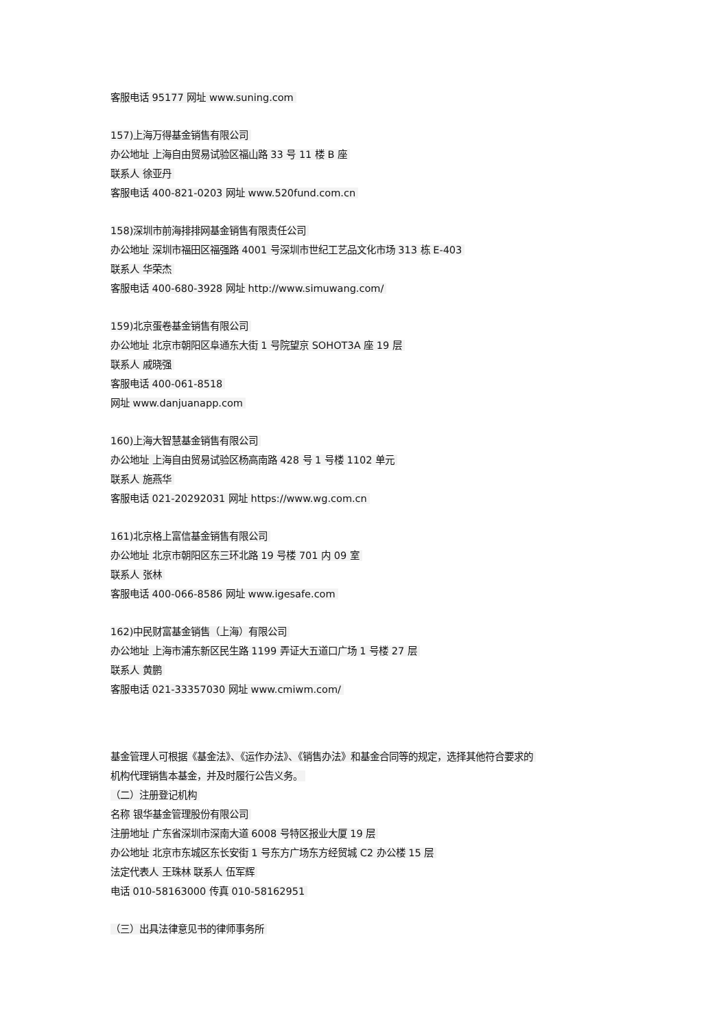客服电话 95177 网址 www.suning.com
157)上海万得基金销售有限公司
办公地址 上海自由贸易试验区福山路 33 号 11 楼 B 座
联系人 徐亚丹
客服电话 400-821-0203 网址 www.520fund.com.cn
158)深圳市前海排排网基金销售有限责任公司
办公地址 深圳市福田区福强路 4001 号深圳市世纪工艺品文化市场 313 栋 E-403
联系人 华荣杰
客服电话 400-680-3928 网址 http://www.simuwang.com/
159)北京蛋卷基金销售有限公司
办公地址 北京市朝阳区阜通东大街 1 号院望京 SOHOT3A 座 19 层
联系人 戚晓强
客服电话 400-061-8518
网址 www.danjuanapp.com
160)上海大智慧基金销售有限公司
办公地址 上海自由贸易试验区杨高南路 428 号 1 号楼 1102 单元
联系人 施燕华
客服电话 021-20292031 网址 https://www.wg.com.cn
161)北京格上富信基金销售有限公司
办公地址 北京市朝阳区东三环北路 19 号楼 701 内 09 室
联系人 张林
客服电话 400-066-8586 网址 www.igesafe.com
162)中民财富基金销售（上海）有限公司
办公地址 上海市浦东新区民生路 1199 弄证大五道口广场 1 号楼 27 层
联系人 黄鹏
客服电话 021-33357030 网址 www.cmiwm.com/
基金管理人可根据《基金法》、《运作办法》、《销售办法》和基金合同等的规定，选择其他符合要求的
机构代理销售本基金，并及时履行公告义务。
（二）注册登记机构
名称 银华基金管理股份有限公司
注册地址 广东省深圳市深南大道 6008 号特区报业大厦 19 层
办公地址 北京市东城区东长安街 1 号东方广场东方经贸城 C2 办公楼 15 层
法定代表人 王珠林 联系人 伍军辉
电话 010-58163000 传真 010-58162951
（三）出具法律意见书的律师事务所